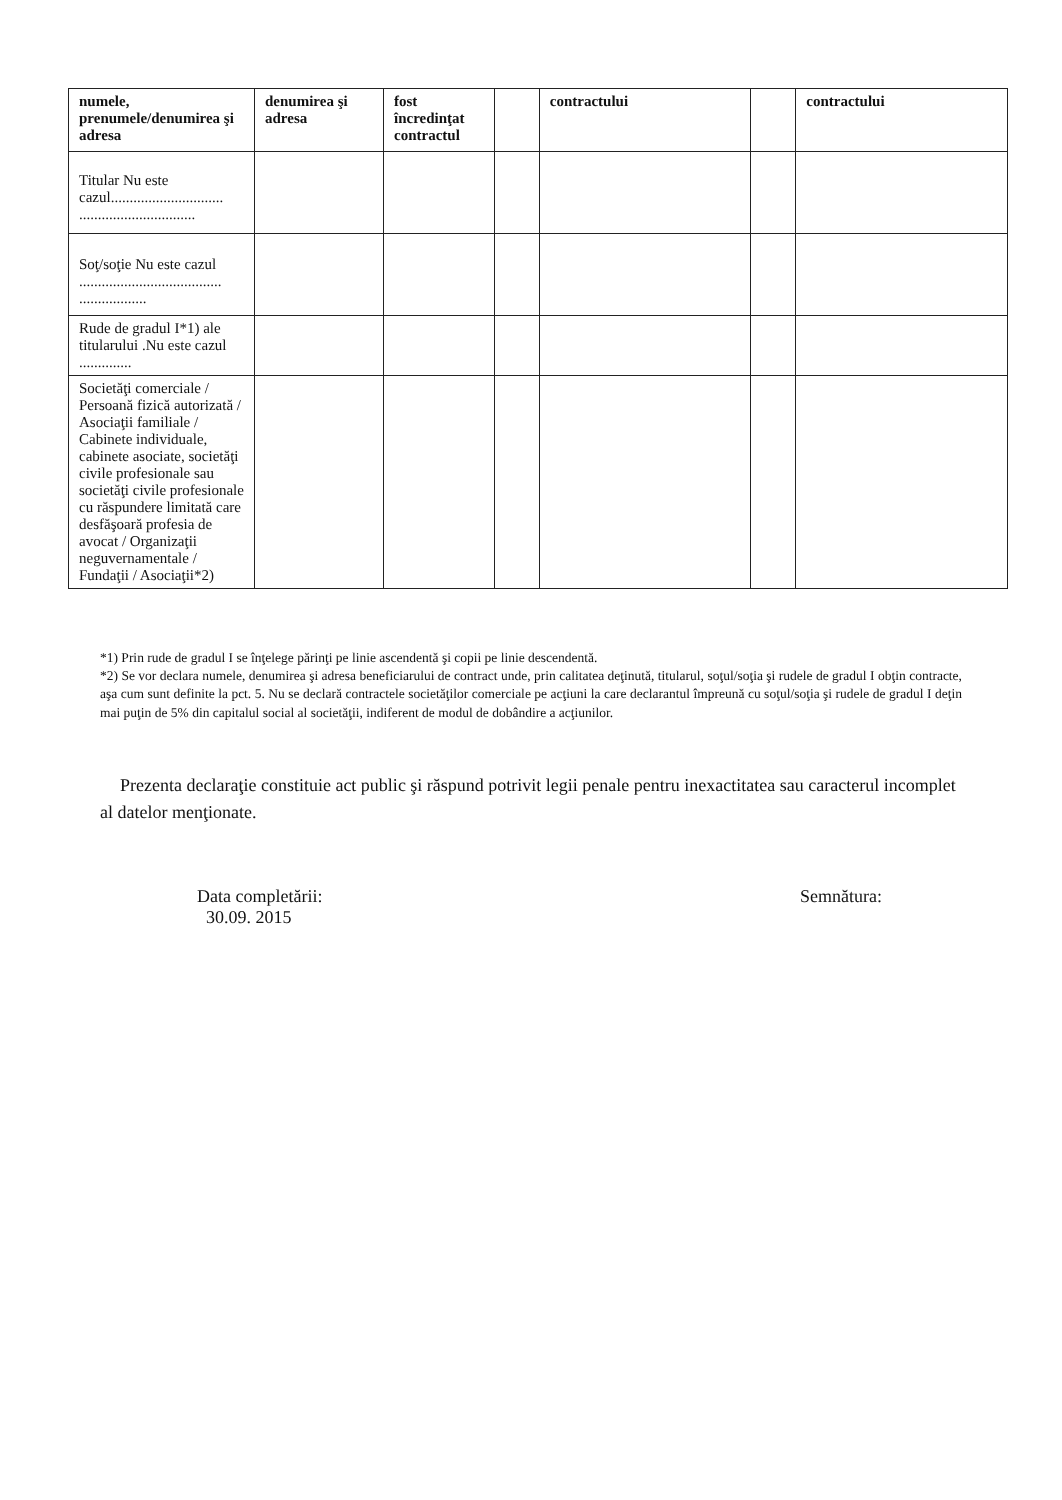| numele, prenumele/denumirea şi adresa | denumirea şi adresa | fost încredinţat contractul | | contractului | | contractului |
| --- | --- | --- | --- | --- | --- | --- |
| Titular Nu este cazul.............................. ............................... | | | | | | |
| Soţ/soţie Nu este cazul ...................................... .................. | | | | | | |
| Rude de gradul I*1) ale titularului .Nu este cazul .............. | | | | | | |
| Societăţi comerciale / Persoană fizică autorizată / Asociaţii familiale / Cabinete individuale, cabinete asociate, societăţi civile profesionale sau societăţi civile profesionale cu răspundere limitată care desfăşoară profesia de avocat / Organizaţii neguvernamentale / Fundaţii / Asociaţii*2) | | | | | | |
*1) Prin rude de gradul I se înţelege părinţi pe linie ascendentă şi copii pe linie descendentă.
*2) Se vor declara numele, denumirea şi adresa beneficiarului de contract unde, prin calitatea deţinută, titularul, soţul/soţia şi rudele de gradul I obţin contracte, aşa cum sunt definite la pct. 5. Nu se declară contractele societăţilor comerciale pe acţiuni la care declarantul împreună cu soţul/soţia şi rudele de gradul I deţin mai puţin de 5% din capitalul social al societăţii, indiferent de modul de dobândire a acţiunilor.
Prezenta declaraţie constituie act public şi răspund potrivit legii penale pentru inexactitatea sau caracterul incomplet al datelor menţionate.
Data completării:
30.09. 2015
Semnătura: